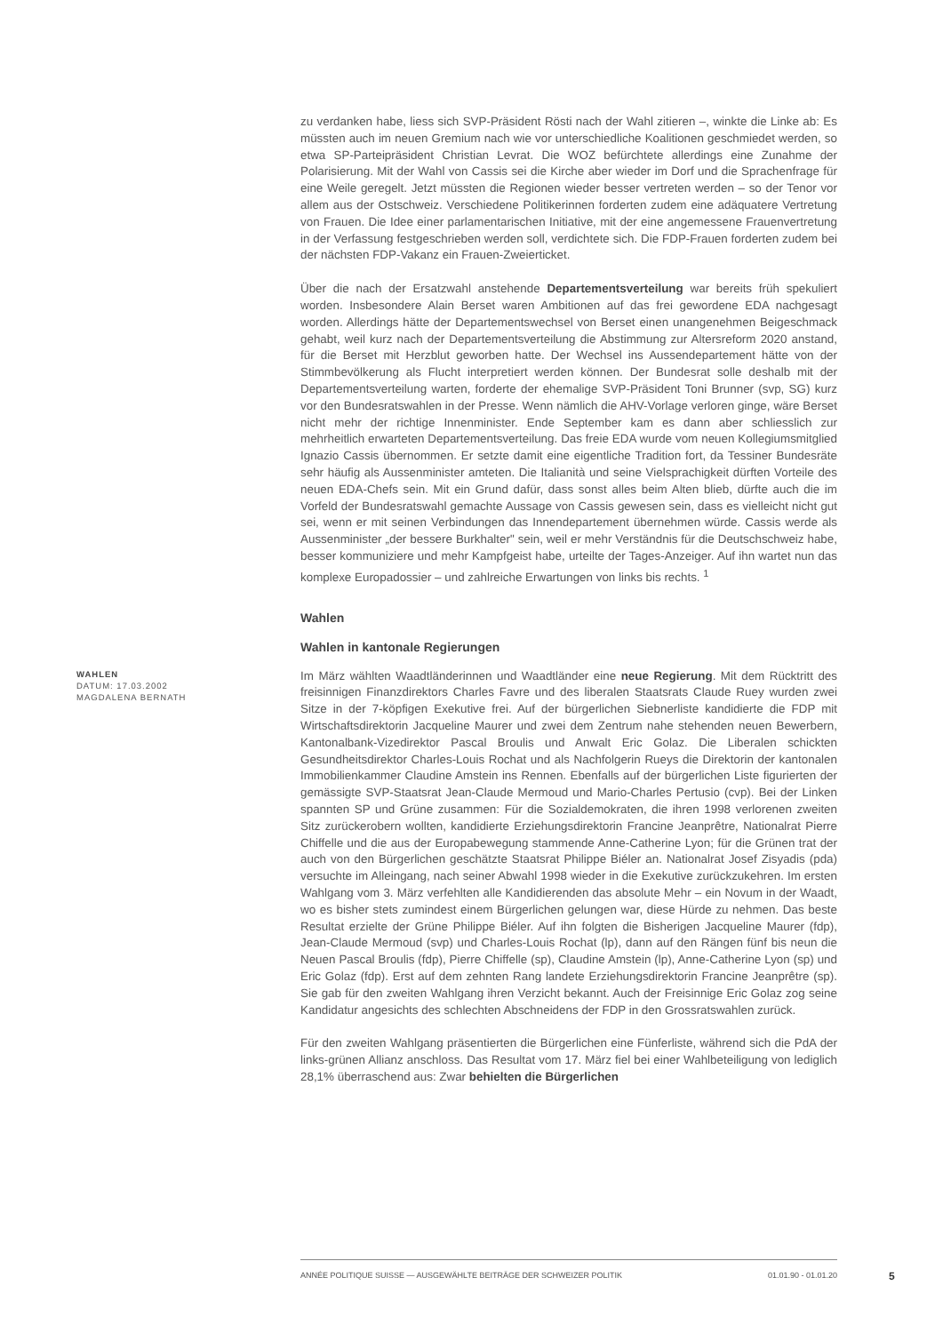zu verdanken habe, liess sich SVP-Präsident Rösti nach der Wahl zitieren –, winkte die Linke ab: Es müssten auch im neuen Gremium nach wie vor unterschiedliche Koalitionen geschmiedet werden, so etwa SP-Parteipräsident Christian Levrat. Die WOZ befürchtete allerdings eine Zunahme der Polarisierung. Mit der Wahl von Cassis sei die Kirche aber wieder im Dorf und die Sprachenfrage für eine Weile geregelt. Jetzt müssten die Regionen wieder besser vertreten werden – so der Tenor vor allem aus der Ostschweiz. Verschiedene Politikerinnen forderten zudem eine adäquatere Vertretung von Frauen. Die Idee einer parlamentarischen Initiative, mit der eine angemessene Frauenvertretung in der Verfassung festgeschrieben werden soll, verdichtete sich. Die FDP-Frauen forderten zudem bei der nächsten FDP-Vakanz ein Frauen-Zweierticket.
Über die nach der Ersatzwahl anstehende Departementsverteilung war bereits früh spekuliert worden. Insbesondere Alain Berset waren Ambitionen auf das frei gewordene EDA nachgesagt worden. Allerdings hätte der Departementswechsel von Berset einen unangenehmen Beigeschmack gehabt, weil kurz nach der Departementsverteilung die Abstimmung zur Altersreform 2020 anstand, für die Berset mit Herzblut geworben hatte. Der Wechsel ins Aussendepartement hätte von der Stimmbevölkerung als Flucht interpretiert werden können. Der Bundesrat solle deshalb mit der Departementsverteilung warten, forderte der ehemalige SVP-Präsident Toni Brunner (svp, SG) kurz vor den Bundesratswahlen in der Presse. Wenn nämlich die AHV-Vorlage verloren ginge, wäre Berset nicht mehr der richtige Innenminister. Ende September kam es dann aber schliesslich zur mehrheitlich erwarteten Departementsverteilung. Das freie EDA wurde vom neuen Kollegiumsmitglied Ignazio Cassis übernommen. Er setzte damit eine eigentliche Tradition fort, da Tessiner Bundesräte sehr häufig als Aussenminister amteten. Die Italianità und seine Vielsprachigkeit dürften Vorteile des neuen EDA-Chefs sein. Mit ein Grund dafür, dass sonst alles beim Alten blieb, dürfte auch die im Vorfeld der Bundesratswahl gemachte Aussage von Cassis gewesen sein, dass es vielleicht nicht gut sei, wenn er mit seinen Verbindungen das Innendepartement übernehmen würde. Cassis werde als Aussenminister „der bessere Burkhalter" sein, weil er mehr Verständnis für die Deutschschweiz habe, besser kommuniziere und mehr Kampfgeist habe, urteilte der Tages-Anzeiger. Auf ihn wartet nun das komplexe Europadossier – und zahlreiche Erwartungen von links bis rechts. <sup>1</sup>
Wahlen
Wahlen in kantonale Regierungen
WAHLEN
DATUM: 17.03.2002
MAGDALENA BERNATH
Im März wählten Waadtländerinnen und Waadtländer eine neue Regierung. Mit dem Rücktritt des freisinnigen Finanzdirektors Charles Favre und des liberalen Staatsrats Claude Ruey wurden zwei Sitze in der 7-köpfigen Exekutive frei. Auf der bürgerlichen Siebnerliste kandidierte die FDP mit Wirtschaftsdirektorin Jacqueline Maurer und zwei dem Zentrum nahe stehenden neuen Bewerbern, Kantonalbank-Vizedirektor Pascal Broulis und Anwalt Eric Golaz. Die Liberalen schickten Gesundheitsdirektor Charles-Louis Rochat und als Nachfolgerin Rueys die Direktorin der kantonalen Immobilienkammer Claudine Amstein ins Rennen. Ebenfalls auf der bürgerlichen Liste figurierten der gemässigte SVP-Staatsrat Jean-Claude Mermoud und Mario-Charles Pertusio (cvp). Bei der Linken spannten SP und Grüne zusammen: Für die Sozialdemokraten, die ihren 1998 verlorenen zweiten Sitz zurückerobern wollten, kandidierte Erziehungsdirektorin Francine Jeanprêtre, Nationalrat Pierre Chiffelle und die aus der Europabewegung stammende Anne-Catherine Lyon; für die Grünen trat der auch von den Bürgerlichen geschätzte Staatsrat Philippe Biéler an. Nationalrat Josef Zisyadis (pda) versuchte im Alleingang, nach seiner Abwahl 1998 wieder in die Exekutive zurückzukehren. Im ersten Wahlgang vom 3. März verfehlten alle Kandidierenden das absolute Mehr – ein Novum in der Waadt, wo es bisher stets zumindest einem Bürgerlichen gelungen war, diese Hürde zu nehmen. Das beste Resultat erzielte der Grüne Philippe Biéler. Auf ihn folgten die Bisherigen Jacqueline Maurer (fdp), Jean-Claude Mermoud (svp) und Charles-Louis Rochat (lp), dann auf den Rängen fünf bis neun die Neuen Pascal Broulis (fdp), Pierre Chiffelle (sp), Claudine Amstein (lp), Anne-Catherine Lyon (sp) und Eric Golaz (fdp). Erst auf dem zehnten Rang landete Erziehungsdirektorin Francine Jeanprêtre (sp). Sie gab für den zweiten Wahlgang ihren Verzicht bekannt. Auch der Freisinnige Eric Golaz zog seine Kandidatur angesichts des schlechten Abschneidens der FDP in den Grossratswahlen zurück.
Für den zweiten Wahlgang präsentierten die Bürgerlichen eine Fünferliste, während sich die PdA der links-grünen Allianz anschloss. Das Resultat vom 17. März fiel bei einer Wahlbeteiligung von lediglich 28,1% überraschend aus: Zwar behielten die Bürgerlichen
ANNÉE POLITIQUE SUISSE — AUSGEWÄHLTE BEITRÄGE DER SCHWEIZER POLITIK 01.01.90 - 01.01.20
5